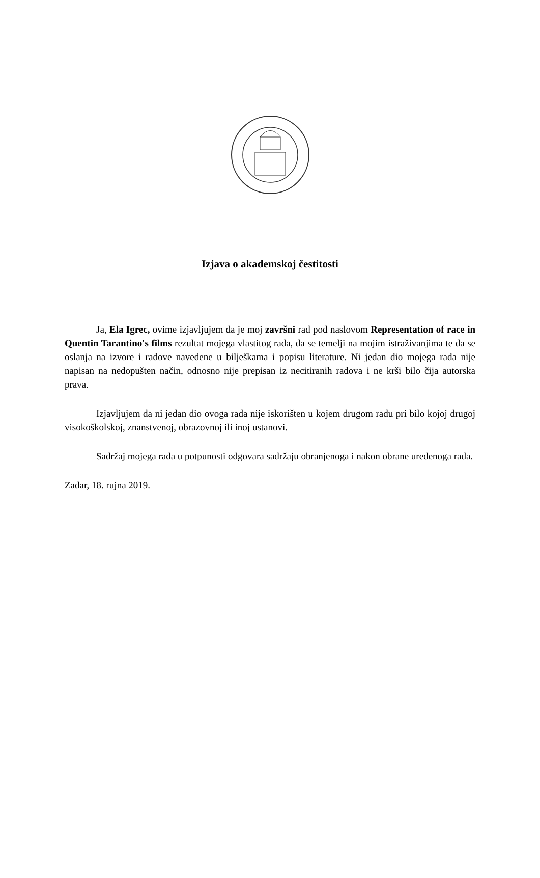Izjava o akademskoj čestitosti
Ja, Ela Igrec, ovime izjavljujem da je moj završni rad pod naslovom Representation of race in Quentin Tarantino's films rezultat mojega vlastitog rada, da se temelji na mojim istraživanjima te da se oslanja na izvore i radove navedene u bilješkama i popisu literature. Ni jedan dio mojega rada nije napisan na nedopušten način, odnosno nije prepisan iz necitiranih radova i ne krši bilo čija autorska prava.
Izjavljujem da ni jedan dio ovoga rada nije iskorišten u kojem drugom radu pri bilo kojoj drugoj visokoškolskoj, znanstvenoj, obrazovnoj ili inoj ustanovi.
Sadržaj mojega rada u potpunosti odgovara sadržaju obranjenoga i nakon obrane uređenoga rada.
Zadar, 18. rujna 2019.